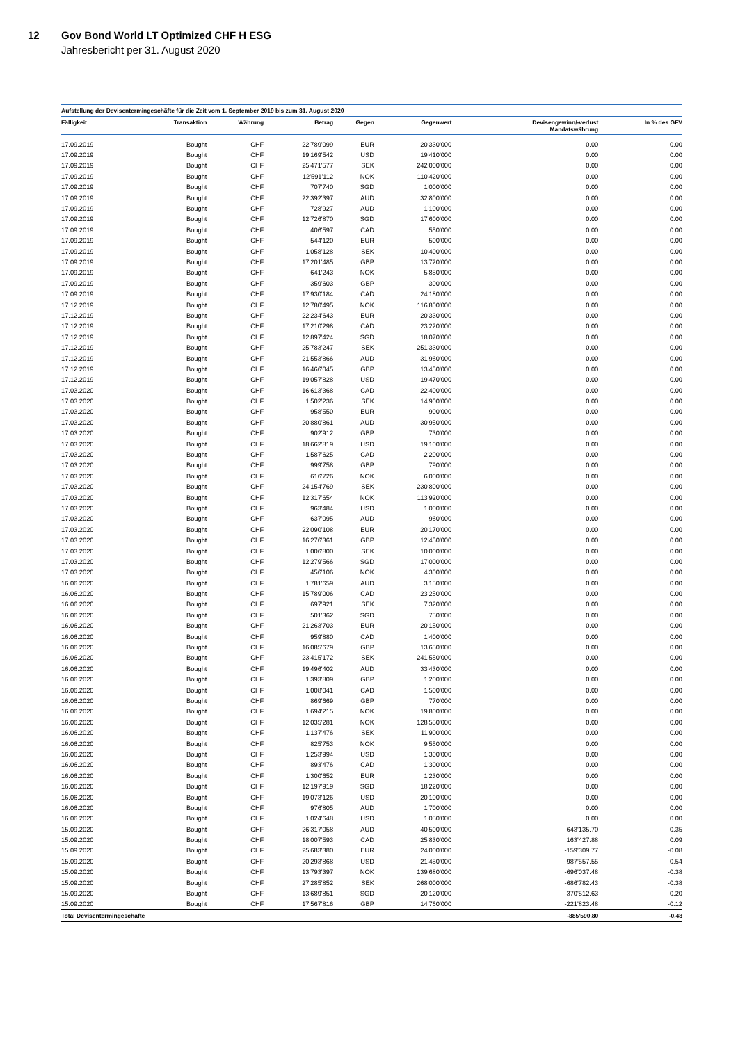12
Gov Bond World LT Optimized CHF H ESG
Jahresbericht per 31. August 2020
Aufstellung der Devisentermingeschäfte für die Zeit vom 1. September 2019 bis zum 31. August 2020
| Fälligkeit | Transaktion | Währung | Betrag | Gegen | Gegenwert | Devisengewinn/-verlust Mandatswährung | In % des GFV |
| --- | --- | --- | --- | --- | --- | --- | --- |
| 17.09.2019 | Bought | CHF | 22'789'099 | EUR | 20'330'000 | 0.00 | 0.00 |
| 17.09.2019 | Bought | CHF | 19'169'542 | USD | 19'410'000 | 0.00 | 0.00 |
| 17.09.2019 | Bought | CHF | 25'471'577 | SEK | 242'000'000 | 0.00 | 0.00 |
| 17.09.2019 | Bought | CHF | 12'591'112 | NOK | 110'420'000 | 0.00 | 0.00 |
| 17.09.2019 | Bought | CHF | 707'740 | SGD | 1'000'000 | 0.00 | 0.00 |
| 17.09.2019 | Bought | CHF | 22'392'397 | AUD | 32'800'000 | 0.00 | 0.00 |
| 17.09.2019 | Bought | CHF | 728'927 | AUD | 1'100'000 | 0.00 | 0.00 |
| 17.09.2019 | Bought | CHF | 12'726'870 | SGD | 17'600'000 | 0.00 | 0.00 |
| 17.09.2019 | Bought | CHF | 406'597 | CAD | 550'000 | 0.00 | 0.00 |
| 17.09.2019 | Bought | CHF | 544'120 | EUR | 500'000 | 0.00 | 0.00 |
| 17.09.2019 | Bought | CHF | 1'058'128 | SEK | 10'400'000 | 0.00 | 0.00 |
| 17.09.2019 | Bought | CHF | 17'201'485 | GBP | 13'720'000 | 0.00 | 0.00 |
| 17.09.2019 | Bought | CHF | 641'243 | NOK | 5'850'000 | 0.00 | 0.00 |
| 17.09.2019 | Bought | CHF | 359'603 | GBP | 300'000 | 0.00 | 0.00 |
| 17.09.2019 | Bought | CHF | 17'930'184 | CAD | 24'180'000 | 0.00 | 0.00 |
| 17.12.2019 | Bought | CHF | 12'780'495 | NOK | 116'800'000 | 0.00 | 0.00 |
| 17.12.2019 | Bought | CHF | 22'234'643 | EUR | 20'330'000 | 0.00 | 0.00 |
| 17.12.2019 | Bought | CHF | 17'210'298 | CAD | 23'220'000 | 0.00 | 0.00 |
| 17.12.2019 | Bought | CHF | 12'897'424 | SGD | 18'070'000 | 0.00 | 0.00 |
| 17.12.2019 | Bought | CHF | 25'783'247 | SEK | 251'330'000 | 0.00 | 0.00 |
| 17.12.2019 | Bought | CHF | 21'553'866 | AUD | 31'960'000 | 0.00 | 0.00 |
| 17.12.2019 | Bought | CHF | 16'466'045 | GBP | 13'450'000 | 0.00 | 0.00 |
| 17.12.2019 | Bought | CHF | 19'057'828 | USD | 19'470'000 | 0.00 | 0.00 |
| 17.03.2020 | Bought | CHF | 16'613'368 | CAD | 22'400'000 | 0.00 | 0.00 |
| 17.03.2020 | Bought | CHF | 1'502'236 | SEK | 14'900'000 | 0.00 | 0.00 |
| 17.03.2020 | Bought | CHF | 958'550 | EUR | 900'000 | 0.00 | 0.00 |
| 17.03.2020 | Bought | CHF | 20'880'861 | AUD | 30'950'000 | 0.00 | 0.00 |
| 17.03.2020 | Bought | CHF | 902'912 | GBP | 730'000 | 0.00 | 0.00 |
| 17.03.2020 | Bought | CHF | 18'662'819 | USD | 19'100'000 | 0.00 | 0.00 |
| 17.03.2020 | Bought | CHF | 1'587'625 | CAD | 2'200'000 | 0.00 | 0.00 |
| 17.03.2020 | Bought | CHF | 999'758 | GBP | 790'000 | 0.00 | 0.00 |
| 17.03.2020 | Bought | CHF | 616'726 | NOK | 6'000'000 | 0.00 | 0.00 |
| 17.03.2020 | Bought | CHF | 24'154'769 | SEK | 230'800'000 | 0.00 | 0.00 |
| 17.03.2020 | Bought | CHF | 12'317'654 | NOK | 113'920'000 | 0.00 | 0.00 |
| 17.03.2020 | Bought | CHF | 963'484 | USD | 1'000'000 | 0.00 | 0.00 |
| 17.03.2020 | Bought | CHF | 637'095 | AUD | 960'000 | 0.00 | 0.00 |
| 17.03.2020 | Bought | CHF | 22'090'108 | EUR | 20'170'000 | 0.00 | 0.00 |
| 17.03.2020 | Bought | CHF | 16'276'361 | GBP | 12'450'000 | 0.00 | 0.00 |
| 17.03.2020 | Bought | CHF | 1'006'800 | SEK | 10'000'000 | 0.00 | 0.00 |
| 17.03.2020 | Bought | CHF | 12'279'566 | SGD | 17'000'000 | 0.00 | 0.00 |
| 17.03.2020 | Bought | CHF | 456'106 | NOK | 4'300'000 | 0.00 | 0.00 |
| 16.06.2020 | Bought | CHF | 1'781'659 | AUD | 3'150'000 | 0.00 | 0.00 |
| 16.06.2020 | Bought | CHF | 15'789'006 | CAD | 23'250'000 | 0.00 | 0.00 |
| 16.06.2020 | Bought | CHF | 697'921 | SEK | 7'320'000 | 0.00 | 0.00 |
| 16.06.2020 | Bought | CHF | 501'362 | SGD | 750'000 | 0.00 | 0.00 |
| 16.06.2020 | Bought | CHF | 21'263'703 | EUR | 20'150'000 | 0.00 | 0.00 |
| 16.06.2020 | Bought | CHF | 959'880 | CAD | 1'400'000 | 0.00 | 0.00 |
| 16.06.2020 | Bought | CHF | 16'085'679 | GBP | 13'650'000 | 0.00 | 0.00 |
| 16.06.2020 | Bought | CHF | 23'415'172 | SEK | 241'550'000 | 0.00 | 0.00 |
| 16.06.2020 | Bought | CHF | 19'496'402 | AUD | 33'430'000 | 0.00 | 0.00 |
| 16.06.2020 | Bought | CHF | 1'393'809 | GBP | 1'200'000 | 0.00 | 0.00 |
| 16.06.2020 | Bought | CHF | 1'008'041 | CAD | 1'500'000 | 0.00 | 0.00 |
| 16.06.2020 | Bought | CHF | 869'669 | GBP | 770'000 | 0.00 | 0.00 |
| 16.06.2020 | Bought | CHF | 1'694'215 | NOK | 19'800'000 | 0.00 | 0.00 |
| 16.06.2020 | Bought | CHF | 12'035'281 | NOK | 128'550'000 | 0.00 | 0.00 |
| 16.06.2020 | Bought | CHF | 1'137'476 | SEK | 11'900'000 | 0.00 | 0.00 |
| 16.06.2020 | Bought | CHF | 825'753 | NOK | 9'550'000 | 0.00 | 0.00 |
| 16.06.2020 | Bought | CHF | 1'253'994 | USD | 1'300'000 | 0.00 | 0.00 |
| 16.06.2020 | Bought | CHF | 893'476 | CAD | 1'300'000 | 0.00 | 0.00 |
| 16.06.2020 | Bought | CHF | 1'300'652 | EUR | 1'230'000 | 0.00 | 0.00 |
| 16.06.2020 | Bought | CHF | 12'197'919 | SGD | 18'220'000 | 0.00 | 0.00 |
| 16.06.2020 | Bought | CHF | 19'073'126 | USD | 20'100'000 | 0.00 | 0.00 |
| 16.06.2020 | Bought | CHF | 976'805 | AUD | 1'700'000 | 0.00 | 0.00 |
| 16.06.2020 | Bought | CHF | 1'024'648 | USD | 1'050'000 | 0.00 | 0.00 |
| 15.09.2020 | Bought | CHF | 26'317'058 | AUD | 40'500'000 | -643'135.70 | -0.35 |
| 15.09.2020 | Bought | CHF | 18'007'593 | CAD | 25'830'000 | 163'427.88 | 0.09 |
| 15.09.2020 | Bought | CHF | 25'683'380 | EUR | 24'000'000 | -159'309.77 | -0.08 |
| 15.09.2020 | Bought | CHF | 20'293'868 | USD | 21'450'000 | 987'557.55 | 0.54 |
| 15.09.2020 | Bought | CHF | 13'793'397 | NOK | 139'680'000 | -696'037.48 | -0.38 |
| 15.09.2020 | Bought | CHF | 27'285'852 | SEK | 268'000'000 | -686'782.43 | -0.38 |
| 15.09.2020 | Bought | CHF | 13'689'851 | SGD | 20'120'000 | 370'512.63 | 0.20 |
| 15.09.2020 | Bought | CHF | 17'567'816 | GBP | 14'760'000 | -221'823.48 | -0.12 |
| Total Devisentermingeschäfte | | | | | | -885'590.80 | -0.48 |